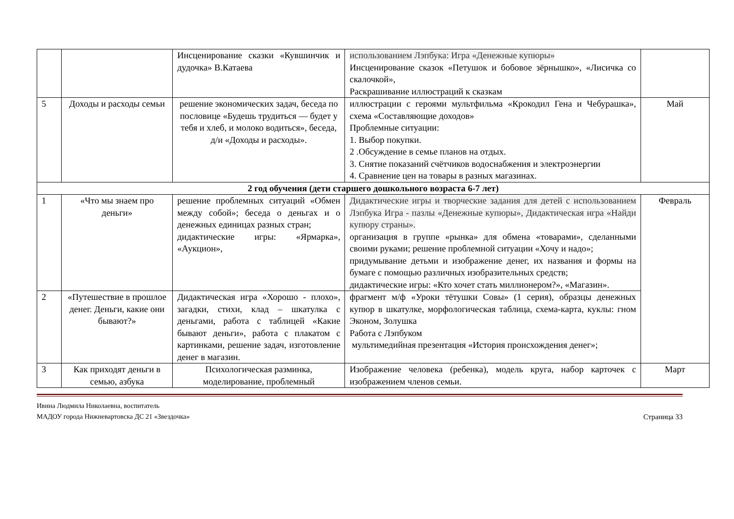| | | Инсценирование сказки «Кувшинчик и дудочка» В.Катаева | использованием Лэпбука: Игра «Денежные купюры» Инсценирование сказок «Петушок и бобовое зёрнышко», «Лисичка со скалочкой», Раскрашивание иллюстраций к сказкам | |
| 5 | Доходы и расходы семьи | решение экономических задач, беседа по пословице «Будешь трудиться — будет у тебя и хлеб, и молоко водиться», беседа, д/и «Доходы и расходы». | иллюстрации с героями мультфильма «Крокодил Гена и Чебурашка», схема «Составляющие доходов» Проблемные ситуации: 1. Выбор покупки. 2 .Обсуждение в семье планов на отдых. 3. Снятие показаний счётчиков водоснабжения и электроэнергии 4. Сравнение цен на товары в разных магазинах. | Май |
| 2 год обучения (дети старшего дошкольного возраста 6-7 лет) | | | | |
| 1 | «Что мы знаем про деньги» | решение проблемных ситуаций «Обмен между собой»; беседа о деньгах и о денежных единицах разных стран; дидактические игры: «Ярмарка», «Аукцион», | Дидактические игры и творческие задания для детей с использованием Лэпбука Игра - пазлы «Денежные купюры», Дидактическая игра «Найди купюру страны». организация в группе «рынка» для обмена «товарами», сделанными своими руками; решение проблемной ситуации «Хочу и надо»; придумывание детьми и изображение денег, их названия и формы на бумаге с помощью различных изобразительных средств; дидактические игры: «Кто хочет стать миллионером?», «Магазин». | Февраль |
| 2 | «Путешествие в прошлое денег. Деньги, какие они бывают?» | Дидактическая игра «Хорошо - плохо», загадки, стихи, клад – шкатулка с деньгами, работа с таблицей «Какие бывают деньги», работа с плакатом с картинками, решение задач, изготовление денег в магазин. | фрагмент м/ф «Уроки тётушки Совы» (1 серия), образцы денежных купюр в шкатулке, морфологическая таблица, схема-карта, куклы: гном Эконом, Золушка Работа с Лэпбуком мультимедийная презентация «История происхождения денег»; | |
| 3 | Как приходят деньги в семью, азбука | Психологическая разминка, моделирование, проблемный | Изображение человека (ребенка), модель круга, набор карточек с изображением членов семьи. | Март |
Ивина Людмила Николаевна, воспитатель
МАДОУ города Нижневартовска ДС 21 «Звездочка»
Страница 33